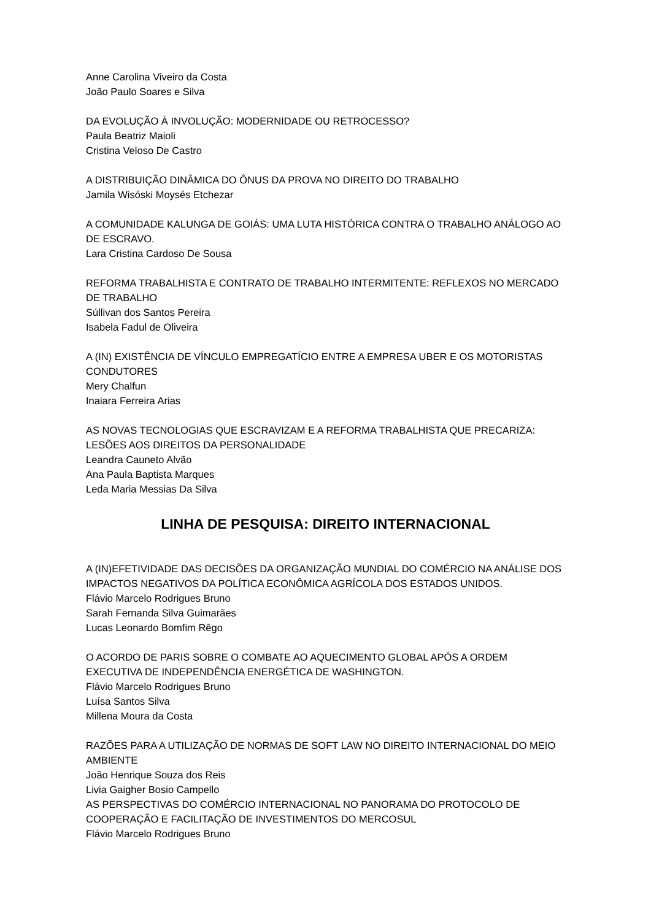Anne Carolina Viveiro da Costa
João Paulo Soares e Silva
DA EVOLUÇÃO À INVOLUÇÃO: MODERNIDADE OU RETROCESSO?
Paula Beatriz Maioli
Cristina Veloso De Castro
A DISTRIBUIÇÃO DINÂMICA DO ÔNUS DA PROVA NO DIREITO DO TRABALHO
Jamila Wisóski Moysés Etchezar
A COMUNIDADE KALUNGA DE GOIÁS: UMA LUTA HISTÓRICA CONTRA O TRABALHO ANÁLOGO AO DE ESCRAVO.
Lara Cristina Cardoso De Sousa
REFORMA TRABALHISTA E CONTRATO DE TRABALHO INTERMITENTE: REFLEXOS NO MERCADO DE TRABALHO
Súllivan dos Santos Pereira
Isabela Fadul de Oliveira
A (IN) EXISTÊNCIA DE VÍNCULO EMPREGATÍCIO ENTRE A EMPRESA UBER E OS MOTORISTAS CONDUTORES
Mery Chalfun
Inaiara Ferreira Arias
AS NOVAS TECNOLOGIAS QUE ESCRAVIZAM E A REFORMA TRABALHISTA QUE PRECARIZA: LESÕES AOS DIREITOS DA PERSONALIDADE
Leandra Cauneto Alvão
Ana Paula Baptista Marques
Leda Maria Messias Da Silva
LINHA DE PESQUISA: DIREITO INTERNACIONAL
A (IN)EFETIVIDADE DAS DECISÕES DA ORGANIZAÇÃO MUNDIAL DO COMÉRCIO NA ANÁLISE DOS IMPACTOS NEGATIVOS DA POLÍTICA ECONÔMICA AGRÍCOLA DOS ESTADOS UNIDOS.
Flávio Marcelo Rodrigues Bruno
Sarah Fernanda Silva Guimarães
Lucas Leonardo Bomfim Rêgo
O ACORDO DE PARIS SOBRE O COMBATE AO AQUECIMENTO GLOBAL APÓS A ORDEM EXECUTIVA DE INDEPENDÊNCIA ENERGÉTICA DE WASHINGTON.
Flávio Marcelo Rodrigues Bruno
Luísa Santos Silva
Millena Moura da Costa
RAZÕES PARA A UTILIZAÇÃO DE NORMAS DE SOFT LAW NO DIREITO INTERNACIONAL DO MEIO AMBIENTE
João Henrique Souza dos Reis
Livia Gaigher Bosio Campello
AS PERSPECTIVAS DO COMÉRCIO INTERNACIONAL NO PANORAMA DO PROTOCOLO DE COOPERAÇÃO E FACILITAÇÃO DE INVESTIMENTOS DO MERCOSUL
Flávio Marcelo Rodrigues Bruno